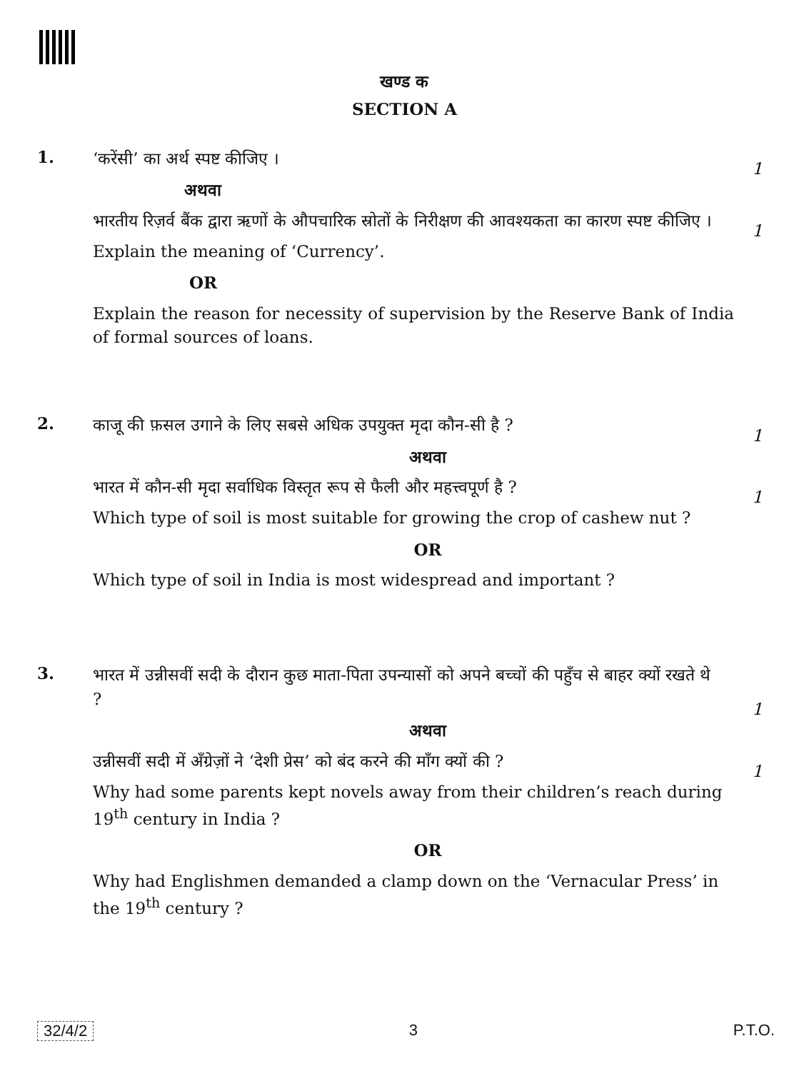खण्ड क
SECTION A
1.
‘करेंसी’ का अर्थ स्पष्ट कीजिए ।
1
अथवा
भारतीय रिज़र्व बैंक द्वारा ऋणों के औपचारिक स्रोतों के निरीक्षण की आवश्यकता का कारण स्पष्ट कीजिए ।
1
Explain the meaning of ‘Currency’.
OR
Explain the reason for necessity of supervision by the Reserve Bank of India of formal sources of loans.
2.
काजू की फ़सल उगाने के लिए सबसे अधिक उपयुक्त मृदा कौन-सी है ?
1
अथवा
भारत में कौन-सी मृदा सर्वाधिक विस्तृत रूप से फैली और महत्त्वपूर्ण है ?
1
Which type of soil is most suitable for growing the crop of cashew nut ?
OR
Which type of soil in India is most widespread and important ?
3.
भारत में उन्नीसवीं सदी के दौरान कुछ माता-पिता उपन्यासों को अपने बच्चों की पहुँच से बाहर क्यों रखते थे ?
1
अथवा
उन्नीसवीं सदी में अँग्रेज़ों ने ‘देशी प्रेस’ को बंद करने की माँग क्यों की ?
1
Why had some parents kept novels away from their children’s reach during 19<sup>th</sup> century in India ?
OR
Why had Englishmen demanded a clamp down on the ‘Vernacular Press’ in the 19<sup>th</sup> century ?
32/4/2 3 P.T.O.